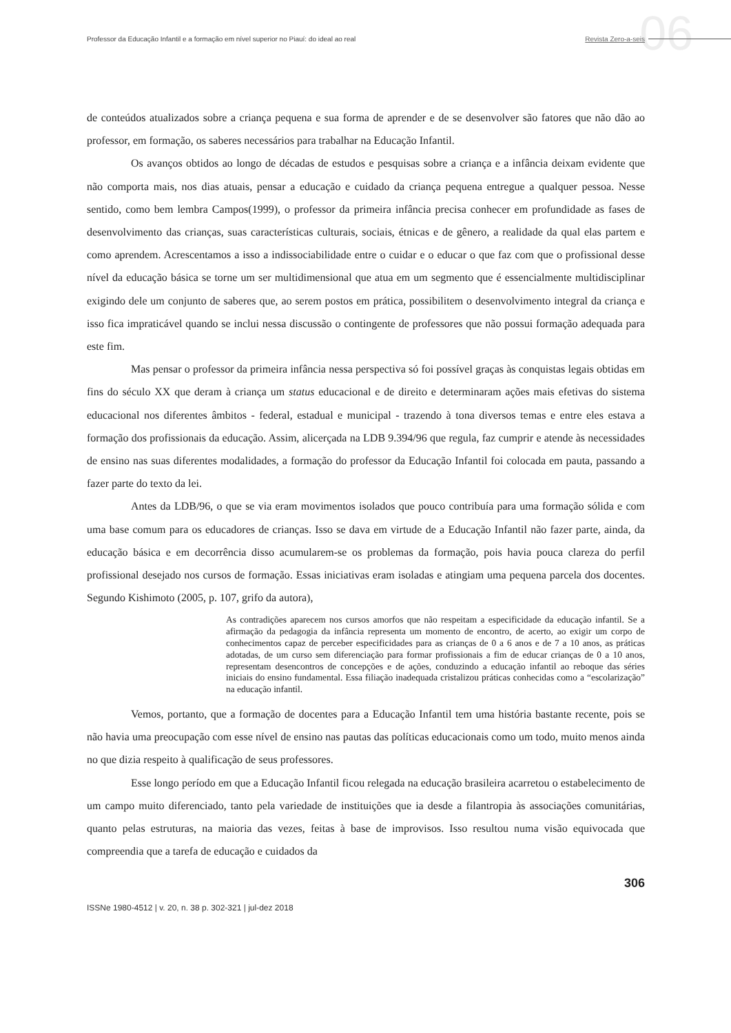06
Professor da Educação Infantil e a formação em nível superior no Piauí: do ideal ao real Revista Zero-a-seis
de conteúdos atualizados sobre a criança pequena e sua forma de aprender e de se desenvolver são fatores que não dão ao professor, em formação, os saberes necessários para trabalhar na Educação Infantil.
Os avanços obtidos ao longo de décadas de estudos e pesquisas sobre a criança e a infância deixam evidente que não comporta mais, nos dias atuais, pensar a educação e cuidado da criança pequena entregue a qualquer pessoa. Nesse sentido, como bem lembra Campos(1999), o professor da primeira infância precisa conhecer em profundidade as fases de desenvolvimento das crianças, suas características culturais, sociais, étnicas e de gênero, a realidade da qual elas partem e como aprendem. Acrescentamos a isso a indissociabilidade entre o cuidar e o educar o que faz com que o profissional desse nível da educação básica se torne um ser multidimensional que atua em um segmento que é essencialmente multidisciplinar exigindo dele um conjunto de saberes que, ao serem postos em prática, possibilitem o desenvolvimento integral da criança e isso fica impraticável quando se inclui nessa discussão o contingente de professores que não possui formação adequada para este fim.
Mas pensar o professor da primeira infância nessa perspectiva só foi possível graças às conquistas legais obtidas em fins do século XX que deram à criança um status educacional e de direito e determinaram ações mais efetivas do sistema educacional nos diferentes âmbitos - federal, estadual e municipal - trazendo à tona diversos temas e entre eles estava a formação dos profissionais da educação. Assim, alicerçada na LDB 9.394/96 que regula, faz cumprir e atende às necessidades de ensino nas suas diferentes modalidades, a formação do professor da Educação Infantil foi colocada em pauta, passando a fazer parte do texto da lei.
Antes da LDB/96, o que se via eram movimentos isolados que pouco contribuía para uma formação sólida e com uma base comum para os educadores de crianças. Isso se dava em virtude de a Educação Infantil não fazer parte, ainda, da educação básica e em decorrência disso acumularem-se os problemas da formação, pois havia pouca clareza do perfil profissional desejado nos cursos de formação. Essas iniciativas eram isoladas e atingiam uma pequena parcela dos docentes. Segundo Kishimoto (2005, p. 107, grifo da autora),
As contradições aparecem nos cursos amorfos que não respeitam a especificidade da educação infantil. Se a afirmação da pedagogia da infância representa um momento de encontro, de acerto, ao exigir um corpo de conhecimentos capaz de perceber especificidades para as crianças de 0 a 6 anos e de 7 a 10 anos, as práticas adotadas, de um curso sem diferenciação para formar profissionais a fim de educar crianças de 0 a 10 anos, representam desencontros de concepções e de ações, conduzindo a educação infantil ao reboque das séries iniciais do ensino fundamental. Essa filiação inadequada cristalizou práticas conhecidas como a “escolarização” na educação infantil.
Vemos, portanto, que a formação de docentes para a Educação Infantil tem uma história bastante recente, pois se não havia uma preocupação com esse nível de ensino nas pautas das políticas educacionais como um todo, muito menos ainda no que dizia respeito à qualificação de seus professores.
Esse longo período em que a Educação Infantil ficou relegada na educação brasileira acarretou o estabelecimento de um campo muito diferenciado, tanto pela variedade de instituições que ia desde a filantropia às associações comunitárias, quanto pelas estruturas, na maioria das vezes, feitas à base de improvisos. Isso resultou numa visão equivocada que compreendia que a tarefa de educação e cuidados da
306
ISSNe 1980-4512 | v. 20, n. 38 p. 302-321 | jul-dez 2018